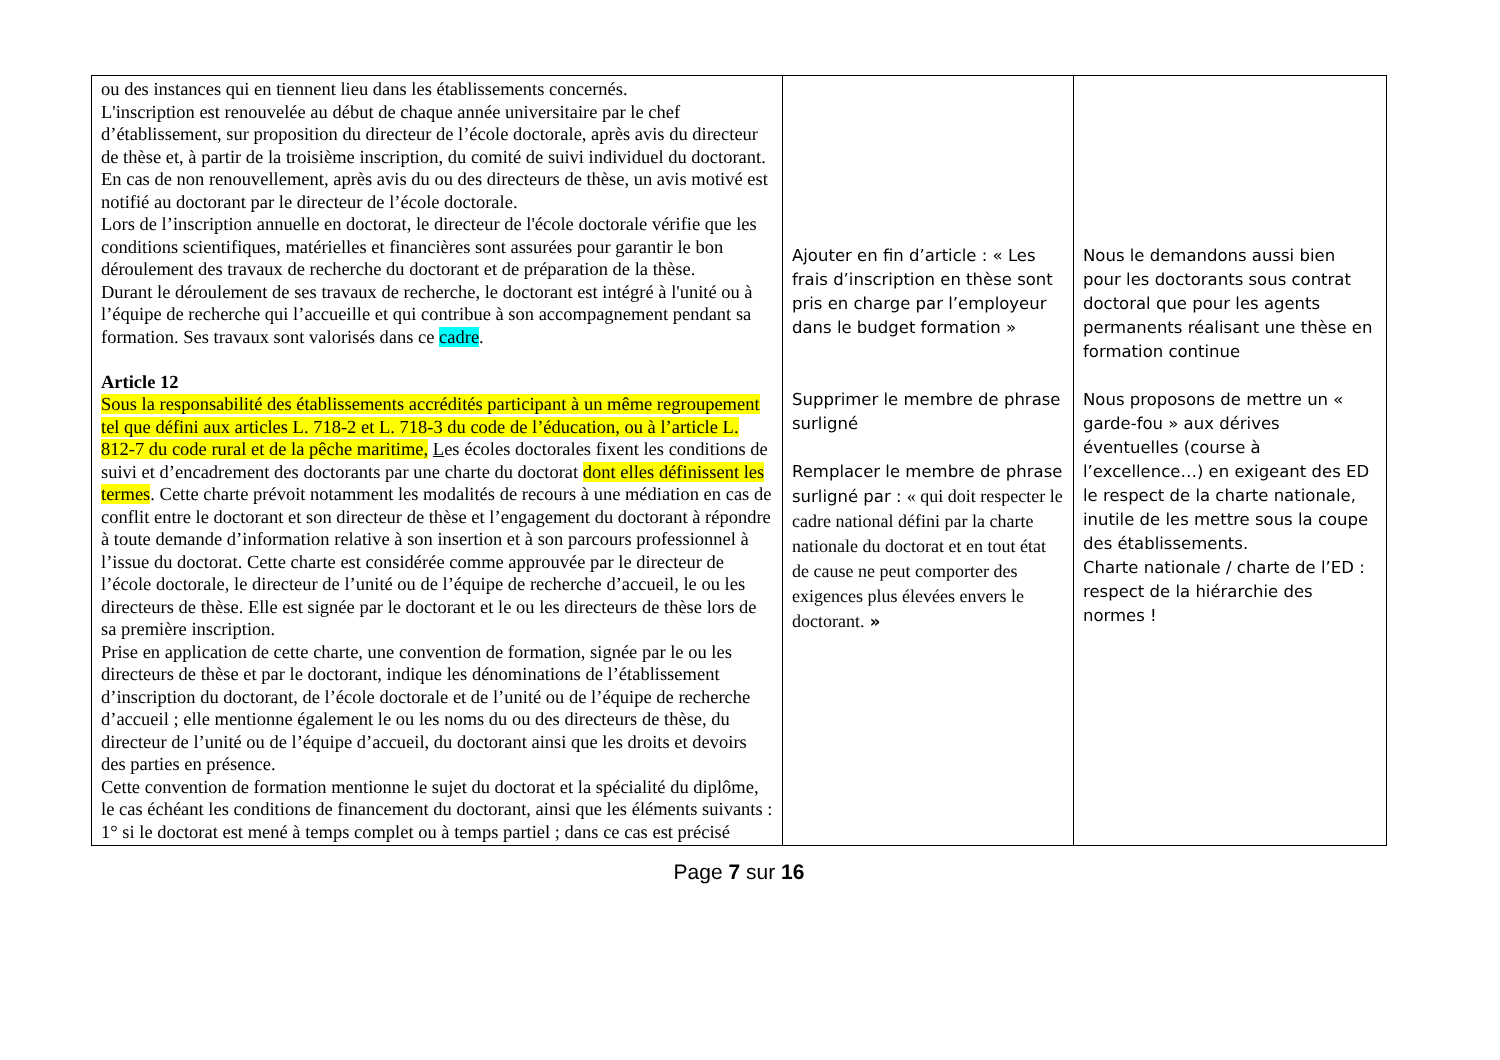| ou des instances qui en tiennent lieu dans les établissements concernés. L'inscription est renouvelée au début de chaque année universitaire par le chef d’établissement, sur proposition du directeur de l’école doctorale, après avis du directeur de thèse et, à partir de la troisième inscription, du comité de suivi individuel du doctorant. En cas de non renouvellement, après avis du ou des directeurs de thèse, un avis motivé est notifié au doctorant par le directeur de l’école doctorale. Lors de l’inscription annuelle en doctorat, le directeur de l'école doctorale vérifie que les conditions scientifiques, matérielles et financières sont assurées pour garantir le bon déroulement des travaux de recherche du doctorant et de préparation de la thèse. Durant le déroulement de ses travaux de recherche, le doctorant est intégré à l'unité ou à l’équipe de recherche qui l’accueille et qui contribue à son accompagnement pendant sa formation. Ses travaux sont valorisés dans ce cadre . Article 12 Sous la responsabilité des établissements accrédités participant à un même regroupement tel que défini aux articles L. 718-2 et L. 718-3 du code de l’éducation, ou à l’article L. 812-7 du code rural et de la pêche maritime, L es écoles doctorales fixent les conditions de suivi et d’encadrement des doctorants par une charte du doctorat dont elles définissent les termes . Cette charte prévoit notamment les modalités de recours à une médiation en cas de conflit entre le doctorant et son directeur de thèse et l’engagement du doctorant à répondre à toute demande d’information relative à son insertion et à son parcours professionnel à l’issue du doctorat. Cette charte est considérée comme approuvée par le directeur de l’école doctorale, le directeur de l’unité ou de l’équipe de recherche d’accueil, le ou les directeurs de thèse. Elle est signée par le doctorant et le ou les directeurs de thèse lors de sa première inscription. Prise en application de cette charte, une convention de formation, signée par le ou les directeurs de thèse et par le doctorant, indique les dénominations de l’établissement d’inscription du doctorant, de l’école doctorale et de l’unité ou de l’équipe de recherche d’accueil ; elle mentionne également le ou les noms du ou des directeurs de thèse, du directeur de l’unité ou de l’équipe d’accueil, du doctorant ainsi que les droits et devoirs des parties en présence. Cette convention de formation mentionne le sujet du doctorat et la spécialité du diplôme, le cas échéant les conditions de financement du doctorant, ainsi que les éléments suivants : 1° si le doctorat est mené à temps complet ou à temps partiel ; dans ce cas est précisé | Ajouter en fin d’article : « Les frais d’inscription en thèse sont pris en charge par l’employeur dans le budget formation » Supprimer le membre de phrase surligné Remplacer le membre de phrase surligné par : « qui doit respecter le cadre national défini par la charte nationale du doctorat et en tout état de cause ne peut comporter des exigences plus élevées envers le doctorant. » | Nous le demandons aussi bien pour les doctorants sous contrat doctoral que pour les agents permanents réalisant une thèse en formation continue Nous proposons de mettre un « garde-fou » aux dérives éventuelles (course à l’excellence…) en exigeant des ED le respect de la charte nationale, inutile de les mettre sous la coupe des établissements. Charte nationale / charte de l’ED : respect de la hiérarchie des normes ! |
Page 7 sur 16